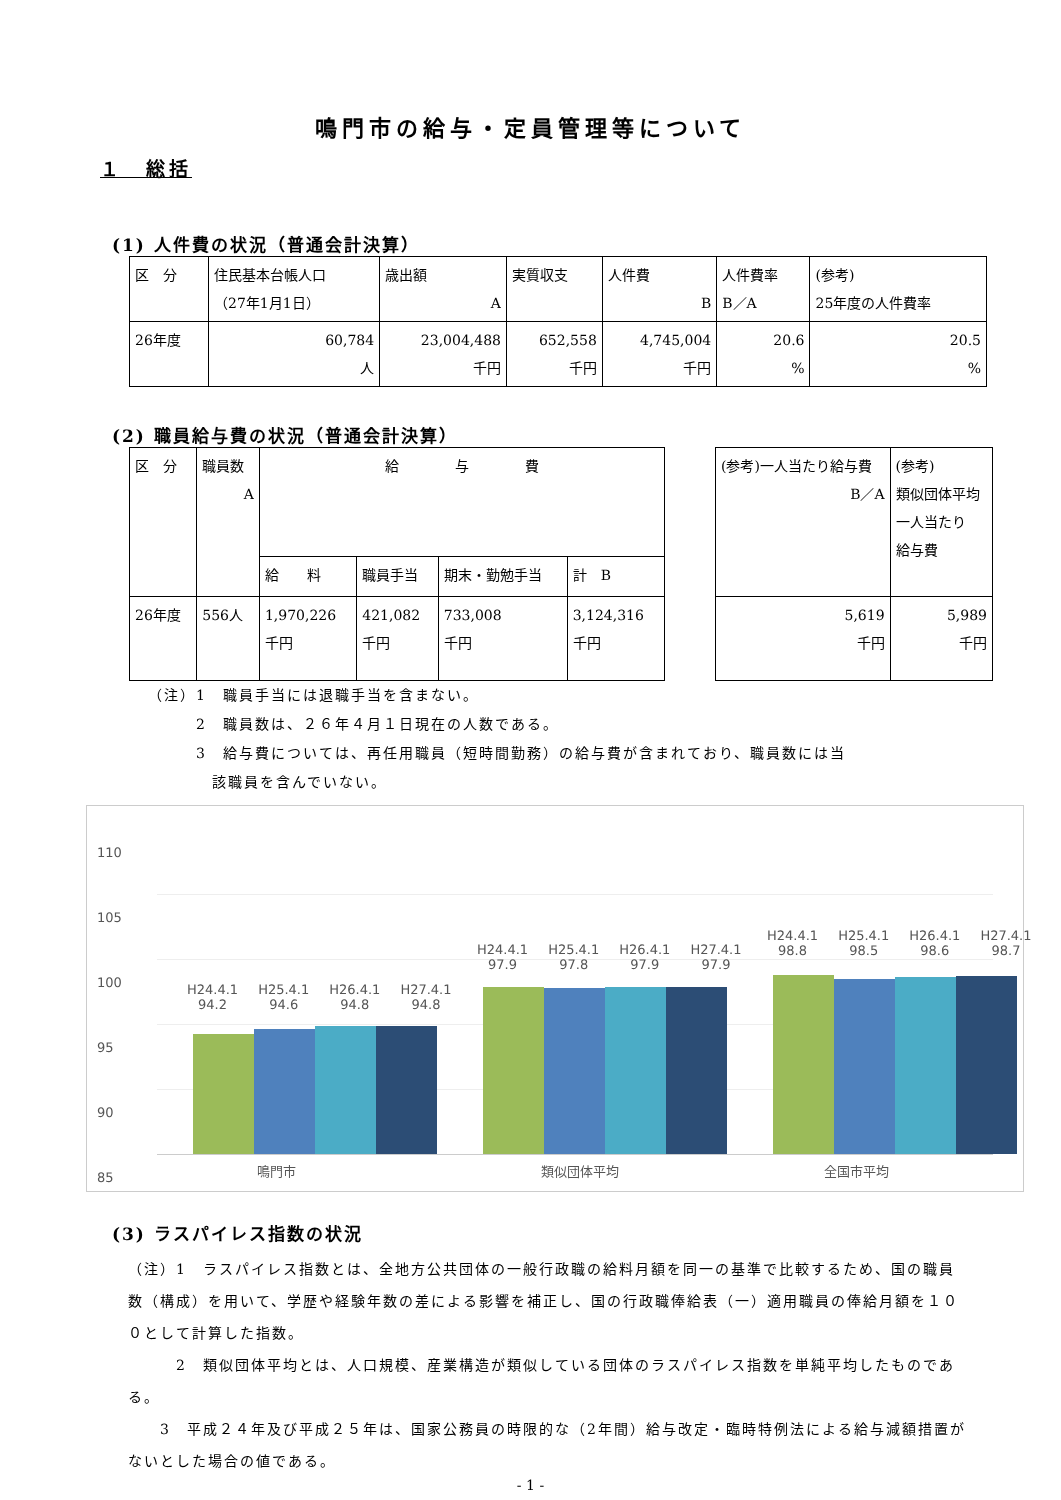鳴門市の給与・定員管理等について
１　総括
(1) 人件費の状況（普通会計決算）
| 区 分 | 住民基本台帳人口 （27年1月1日） | 歳出額 A | 実質収支 | 人件費 B | 人件費率 B／A | (参考) 25年度の人件費率 |
| 26年度 | 60,784 人 | 23,004,488 千円 | 652,558 千円 | 4,745,004 千円 | 20.6 % | 20.5 % |
(2) 職員給与費の状況（普通会計決算）
| 区 分 | 職員数 A | 給 与 費 | | | |
| | | 給 料 | 職員手当 | 期末・勤勉手当 | 計 B |
| 26年度 | 556人 | 1,970,226 千円 | 421,082 千円 | 733,008 千円 | 3,124,316 千円 |
| (参考)一人当たり給与費 B／A | (参考) 類似団体平均 一人当たり 給与費 |
| 5,619 千円 | 5,989 千円 |
（注）1　職員手当には退職手当を含まない。
2　職員数は、２６年４月１日現在の人数である。
3　給与費については、再任用職員（短時間勤務）の給与費が含まれており、職員数には当
該職員を含んでいない。
110
105
100
95
90
85
H24.4.1
94.2 H25.4.1
94.6 H26.4.1
94.8 H27.4.1
94.8
H24.4.1
97.9 H25.4.1
97.8 H26.4.1
97.9 H27.4.1
97.9
H24.4.1
98.8 H25.4.1
98.5 H26.4.1
98.6 H27.4.1
98.7
鳴門市 類似団体平均 全国市平均
(3) ラスパイレス指数の状況
（注）1　ラスパイレス指数とは、全地方公共団体の一般行政職の給料月額を同一の基準で比較するため、国の職員数（構成）を用いて、学歴や経験年数の差による影響を補正し、国の行政職俸給表（一）適用職員の俸給月額を１００として計算した指数。
　　　2　類似団体平均とは、人口規模、産業構造が類似している団体のラスパイレス指数を単純平均したものである。
　　3　平成２４年及び平成２５年は、国家公務員の時限的な（2年間）給与改定・臨時特例法による給与減額措置がないとした場合の値である。
- 1 -